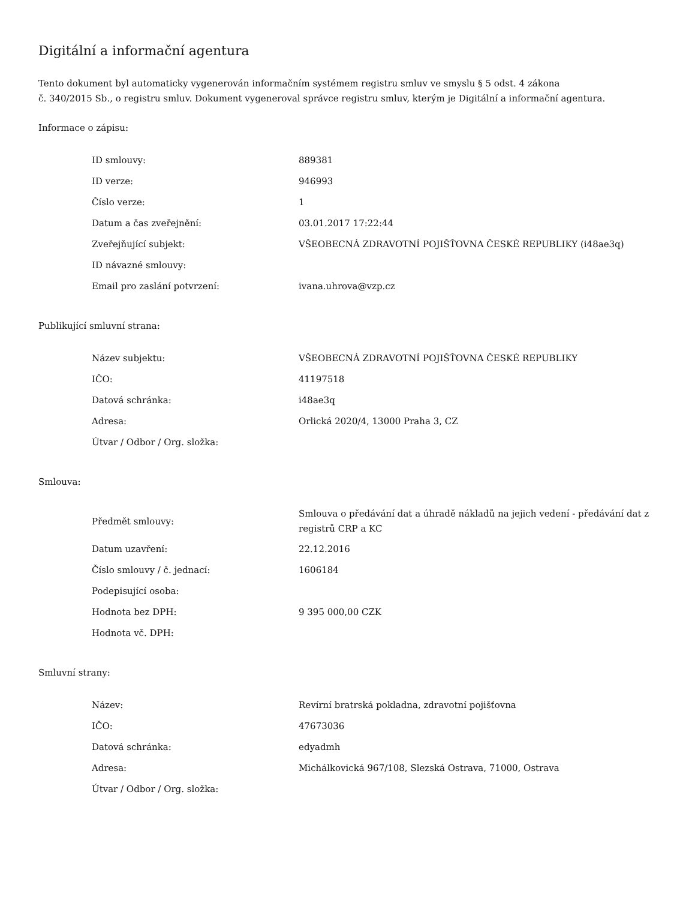Digitální a informační agentura
Tento dokument byl automaticky vygenerován informačním systémem registru smluv ve smyslu § 5 odst. 4 zákona
č. 340/2015 Sb., o registru smluv. Dokument vygeneroval správce registru smluv, kterým je Digitální a informační agentura.
Informace o zápisu:
| ID smlouvy: | 889381 |
| ID verze: | 946993 |
| Číslo verze: | 1 |
| Datum a čas zveřejnění: | 03.01.2017 17:22:44 |
| Zveřejňující subjekt: | VŠEOBECNÁ ZDRAVOTNÍ POJIŠŤOVNA ČESKÉ REPUBLIKY (i48ae3q) |
| ID návazné smlouvy: | |
| Email pro zaslání potvrzení: | ivana.uhrova@vzp.cz |
Publikující smluvní strana:
| Název subjektu: | VŠEOBECNÁ ZDRAVOTNÍ POJIŠŤOVNA ČESKÉ REPUBLIKY |
| IČO: | 41197518 |
| Datová schránka: | i48ae3q |
| Adresa: | Orlická 2020/4, 13000 Praha 3, CZ |
| Útvar / Odbor / Org. složka: | |
Smlouva:
| Předmět smlouvy: | Smlouva o předávání dat a úhradě nákladů na jejich vedení - předávání dat z registrů CRP a KC |
| Datum uzavření: | 22.12.2016 |
| Číslo smlouvy / č. jednací: | 1606184 |
| Podepisující osoba: | |
| Hodnota bez DPH: | 9 395 000,00 CZK |
| Hodnota vč. DPH: | |
Smluvní strany:
| Název: | Revírní bratrská pokladna, zdravotní pojišťovna |
| IČO: | 47673036 |
| Datová schránka: | edyadmh |
| Adresa: | Michálkovická 967/108, Slezská Ostrava, 71000, Ostrava |
| Útvar / Odbor / Org. složka: | |